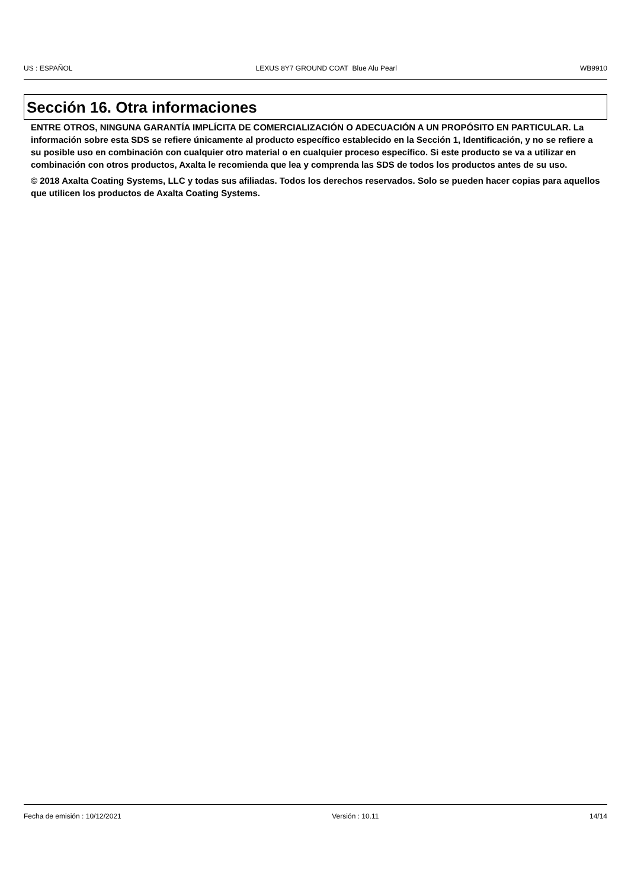US : ESPAÑOL LEXUS 8Y7 GROUND COAT Blue Alu Pearl WB9910
Sección 16. Otra informaciones
ENTRE OTROS, NINGUNA GARANTÍA IMPLÍCITA DE COMERCIALIZACIÓN O ADECUACIÓN A UN PROPÓSITO EN PARTICULAR. La información sobre esta SDS se refiere únicamente al producto específico establecido en la Sección 1, Identificación, y no se refiere a su posible uso en combinación con cualquier otro material o en cualquier proceso específico. Si este producto se va a utilizar en combinación con otros productos, Axalta le recomienda que lea y comprenda las SDS de todos los productos antes de su uso.
© 2018 Axalta Coating Systems, LLC y todas sus afiliadas. Todos los derechos reservados. Solo se pueden hacer copias para aquellos que utilicen los productos de Axalta Coating Systems.
Fecha de emisión : 10/12/2021 Versión : 10.11 14/14